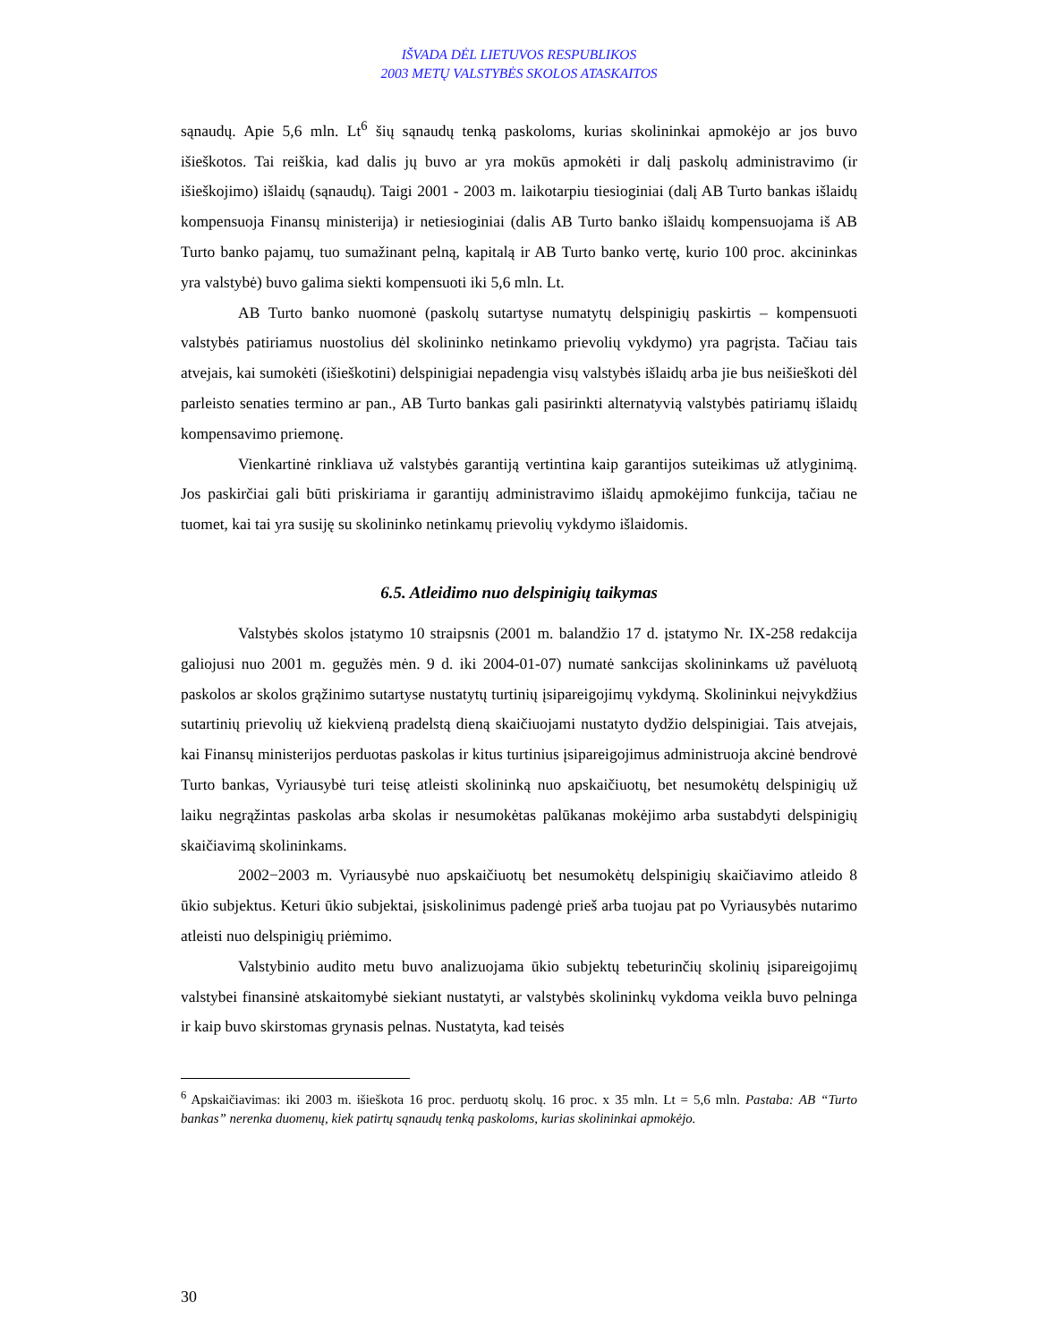IŠVADA DĖL LIETUVOS RESPUBLIKOS
2003 METŲ VALSTYBĖS SKOLOS ATASKAITOS
sąnaudų. Apie 5,6 mln. Lt<sup>6</sup> šių sąnaudų tenką paskoloms, kurias skolininkai apmokėjo ar jos buvo išieškotos. Tai reiškia, kad dalis jų buvo ar yra mokūs apmokėti ir dalį paskolų administravimo (ir išieškojimo) išlaidų (sąnaudų). Taigi 2001 - 2003 m. laikotarpiu tiesioginiai (dalį AB Turto bankas išlaidų kompensuoja Finansų ministerija) ir netiesioginiai (dalis AB Turto banko išlaidų kompensuojama iš AB Turto banko pajamų, tuo sumažinant pelną, kapitalą ir AB Turto banko vertę, kurio 100 proc. akcininkas yra valstybė) buvo galima siekti kompensuoti iki 5,6 mln. Lt.
AB Turto banko nuomonė (paskolų sutartyse numatytų delspinigių paskirtis – kompensuoti valstybės patiriamus nuostolius dėl skolininko netinkamo prievolių vykdymo) yra pagrįsta. Tačiau tais atvejais, kai sumokėti (išieškotini) delspinigiai nepadengia visų valstybės išlaidų arba jie bus neišieškoti dėl parleisto senaties termino ar pan., AB Turto bankas gali pasirinkti alternatyvią valstybės patiriamų išlaidų kompensavimo priemonę.
Vienkartinė rinkliava už valstybės garantiją vertintina kaip garantijos suteikimas už atlyginimą. Jos paskirčiai gali būti priskiriama ir garantijų administravimo išlaidų apmokėjimo funkcija, tačiau ne tuomet, kai tai yra susiję su skolininko netinkamų prievolių vykdymo išlaidomis.
6.5. Atleidimo nuo delspinigių taikymas
Valstybės skolos įstatymo 10 straipsnis (2001 m. balandžio 17 d. įstatymo Nr. IX-258 redakcija galiojusi nuo 2001 m. gegužės mėn. 9 d. iki 2004-01-07) numatė sankcijas skolininkams už pavėluotą paskolos ar skolos grąžinimo sutartyse nustatytų turtinių įsipareigojimų vykdymą. Skolininkui neįvykdžius sutartinių prievolių už kiekvieną pradelstą dieną skaičiuojami nustatyto dydžio delspinigiai. Tais atvejais, kai Finansų ministerijos perduotas paskolas ir kitus turtinius įsipareigojimus administruoja akcinė bendrovė Turto bankas, Vyriausybė turi teisę atleisti skolininką nuo apskaičiuotų, bet nesumokėtų delspinigių už laiku negrąžintas paskolas arba skolas ir nesumokėtas palūkanas mokėjimo arba sustabdyti delspinigių skaičiavimą skolininkams.
2002−2003 m. Vyriausybė nuo apskaičiuotų bet nesumokėtų delspinigių skaičiavimo atleido 8 ūkio subjektus. Keturi ūkio subjektai, įsiskolinimus padengė prieš arba tuojau pat po Vyriausybės nutarimo atleisti nuo delspinigių priėmimo.
Valstybinio audito metu buvo analizuojama ūkio subjektų tebeturinčių skolinių įsipareigojimų valstybei finansinė atskaitomybė siekiant nustatyti, ar valstybės skolininkų vykdoma veikla buvo pelninga ir kaip buvo skirstomas grynasis pelnas. Nustatyta, kad teisės
<sup>6</sup> Apskaičiavimas: iki 2003 m. išieškota 16 proc. perduotų skolų. 16 proc. x 35 mln. Lt = 5,6 mln. Pastaba: AB “Turto bankas” nerenka duomenų, kiek patirtų sąnaudų tenką paskoloms, kurias skolininkai apmokėjo.
30